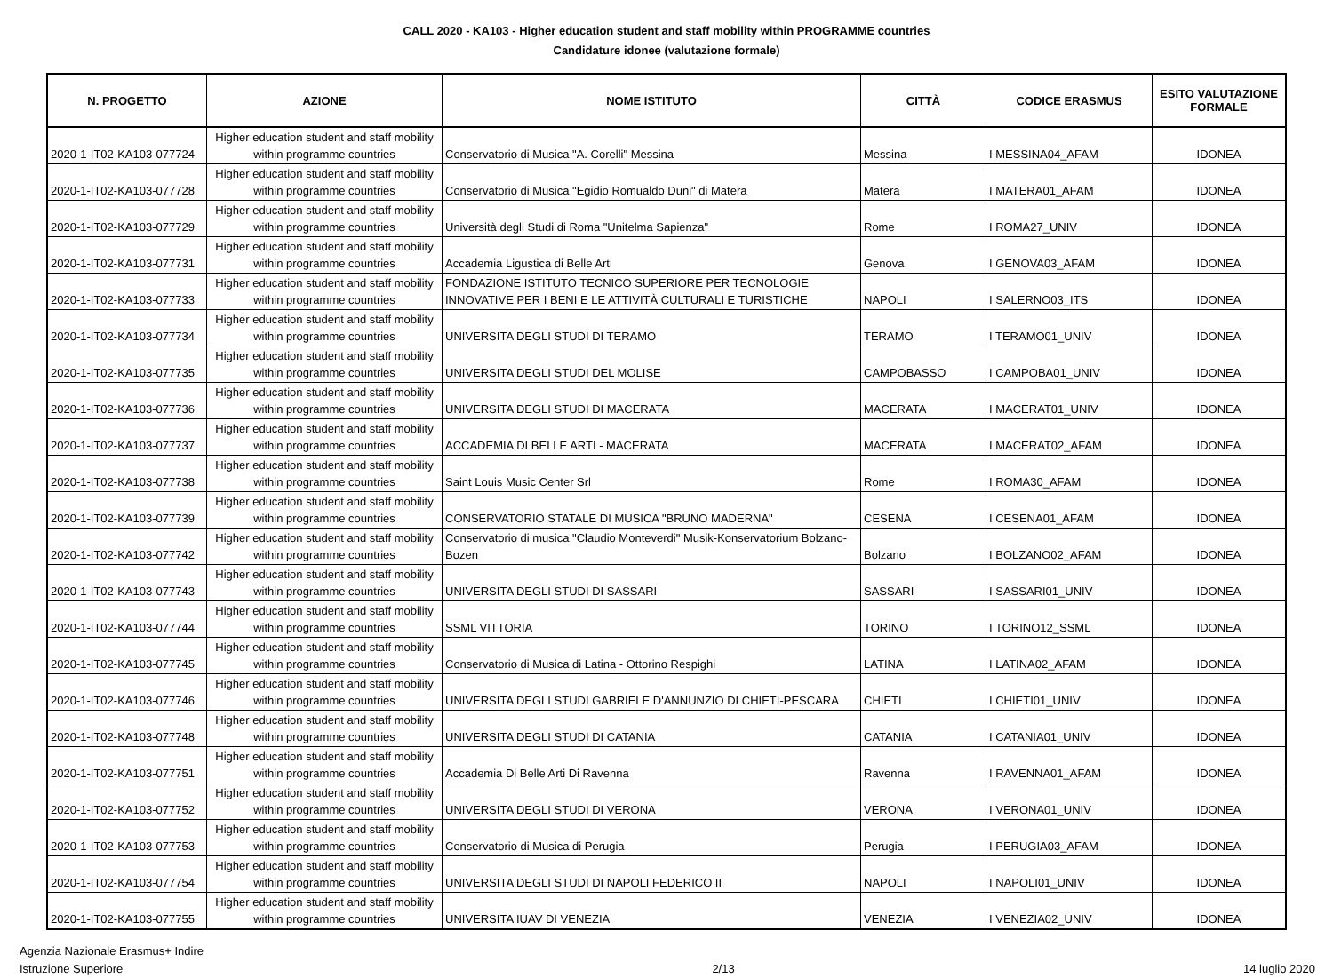CALL 2020 - KA103 - Higher education student and staff mobility within PROGRAMME countries
Candidature idonee (valutazione formale)
| N. PROGETTO | AZIONE | NOME ISTITUTO | CITTÀ | CODICE ERASMUS | ESITO VALUTAZIONE FORMALE |
| --- | --- | --- | --- | --- | --- |
| 2020-1-IT02-KA103-077724 | Higher education student and staff mobility within programme countries | Conservatorio di Musica "A. Corelli" Messina | Messina | I MESSINA04_AFAM | IDONEA |
| 2020-1-IT02-KA103-077728 | Higher education student and staff mobility within programme countries | Conservatorio di Musica "Egidio Romualdo Duni" di Matera | Matera | I MATERA01_AFAM | IDONEA |
| 2020-1-IT02-KA103-077729 | Higher education student and staff mobility within programme countries | Università degli Studi di Roma "Unitelma Sapienza" | Rome | I ROMA27_UNIV | IDONEA |
| 2020-1-IT02-KA103-077731 | Higher education student and staff mobility within programme countries | Accademia Ligustica di Belle Arti | Genova | I GENOVA03_AFAM | IDONEA |
| 2020-1-IT02-KA103-077733 | Higher education student and staff mobility within programme countries | FONDAZIONE ISTITUTO TECNICO SUPERIORE PER TECNOLOGIE INNOVATIVE PER I BENI E LE ATTIVITÀ CULTURALI E TURISTICHE | NAPOLI | I SALERNO03_ITS | IDONEA |
| 2020-1-IT02-KA103-077734 | Higher education student and staff mobility within programme countries | UNIVERSITA DEGLI STUDI DI TERAMO | TERAMO | I TERAMO01_UNIV | IDONEA |
| 2020-1-IT02-KA103-077735 | Higher education student and staff mobility within programme countries | UNIVERSITA DEGLI STUDI DEL MOLISE | CAMPOBASSO | I CAMPOBA01_UNIV | IDONEA |
| 2020-1-IT02-KA103-077736 | Higher education student and staff mobility within programme countries | UNIVERSITA DEGLI STUDI DI MACERATA | MACERATA | I MACERAT01_UNIV | IDONEA |
| 2020-1-IT02-KA103-077737 | Higher education student and staff mobility within programme countries | ACCADEMIA DI BELLE ARTI - MACERATA | MACERATA | I MACERAT02_AFAM | IDONEA |
| 2020-1-IT02-KA103-077738 | Higher education student and staff mobility within programme countries | Saint Louis Music Center Srl | Rome | I ROMA30_AFAM | IDONEA |
| 2020-1-IT02-KA103-077739 | Higher education student and staff mobility within programme countries | CONSERVATORIO STATALE DI MUSICA "BRUNO MADERNA" | CESENA | I CESENA01_AFAM | IDONEA |
| 2020-1-IT02-KA103-077742 | Higher education student and staff mobility within programme countries | Conservatorio di musica "Claudio Monteverdi" Musik-Konservatorium Bolzano-Bozen | Bolzano | I BOLZANO02_AFAM | IDONEA |
| 2020-1-IT02-KA103-077743 | Higher education student and staff mobility within programme countries | UNIVERSITA DEGLI STUDI DI SASSARI | SASSARI | I SASSARI01_UNIV | IDONEA |
| 2020-1-IT02-KA103-077744 | Higher education student and staff mobility within programme countries | SSML VITTORIA | TORINO | I TORINO12_SSML | IDONEA |
| 2020-1-IT02-KA103-077745 | Higher education student and staff mobility within programme countries | Conservatorio di Musica di Latina - Ottorino Respighi | LATINA | I LATINA02_AFAM | IDONEA |
| 2020-1-IT02-KA103-077746 | Higher education student and staff mobility within programme countries | UNIVERSITA DEGLI STUDI GABRIELE D'ANNUNZIO DI CHIETI-PESCARA | CHIETI | I CHIETI01_UNIV | IDONEA |
| 2020-1-IT02-KA103-077748 | Higher education student and staff mobility within programme countries | UNIVERSITA DEGLI STUDI DI CATANIA | CATANIA | I CATANIA01_UNIV | IDONEA |
| 2020-1-IT02-KA103-077751 | Higher education student and staff mobility within programme countries | Accademia Di Belle Arti Di Ravenna | Ravenna | I RAVENNA01_AFAM | IDONEA |
| 2020-1-IT02-KA103-077752 | Higher education student and staff mobility within programme countries | UNIVERSITA DEGLI STUDI DI VERONA | VERONA | I VERONA01_UNIV | IDONEA |
| 2020-1-IT02-KA103-077753 | Higher education student and staff mobility within programme countries | Conservatorio di Musica di Perugia | Perugia | I PERUGIA03_AFAM | IDONEA |
| 2020-1-IT02-KA103-077754 | Higher education student and staff mobility within programme countries | UNIVERSITA DEGLI STUDI DI NAPOLI FEDERICO II | NAPOLI | I NAPOLI01_UNIV | IDONEA |
| 2020-1-IT02-KA103-077755 | Higher education student and staff mobility within programme countries | UNIVERSITA IUAV DI VENEZIA | VENEZIA | I VENEZIA02_UNIV | IDONEA |
Agenzia Nazionale Erasmus+ Indire
Istruzione Superiore
2/13 14 luglio 2020